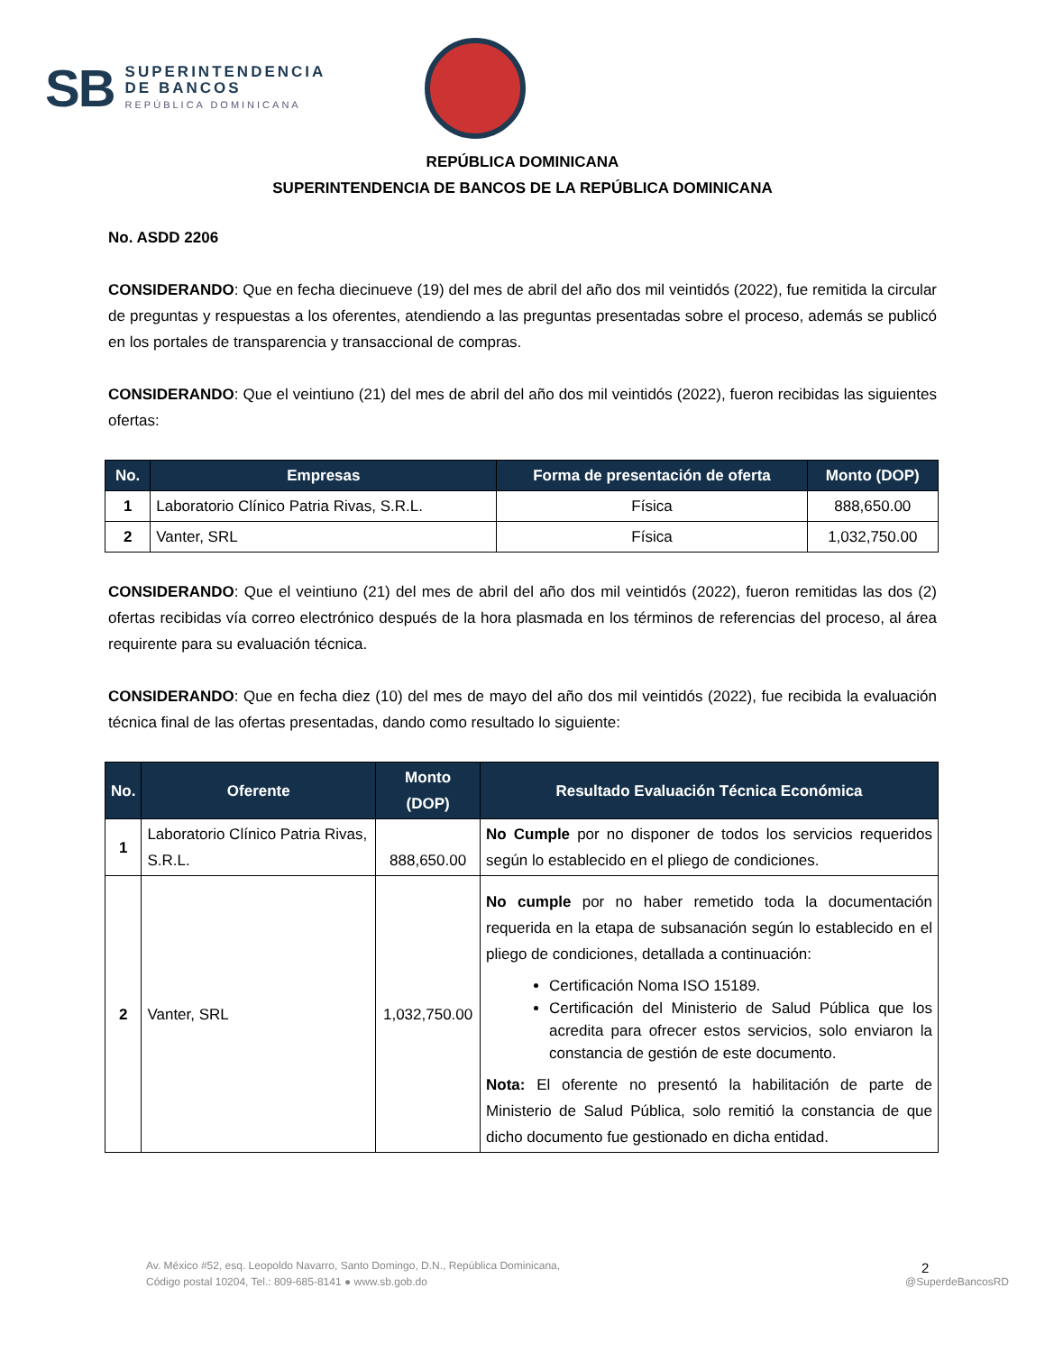SB
SUPERINTENDENCIA
DE BANCOS
REPÚBLICA DOMINICANA
REPÚBLICA DOMINICANA
SUPERINTENDENCIA DE BANCOS DE LA REPÚBLICA DOMINICANA
No. ASDD 2206
CONSIDERANDO: Que en fecha diecinueve (19) del mes de abril del año dos mil veintidós (2022), fue remitida la circular de preguntas y respuestas a los oferentes, atendiendo a las preguntas presentadas sobre el proceso, además se publicó en los portales de transparencia y transaccional de compras.
CONSIDERANDO: Que el veintiuno (21) del mes de abril del año dos mil veintidós (2022), fueron recibidas las siguientes ofertas:
| No. | Empresas | Forma de presentación de oferta | Monto (DOP) |
| --- | --- | --- | --- |
| 1 | Laboratorio Clínico Patria Rivas, S.R.L. | Física | 888,650.00 |
| 2 | Vanter, SRL | Física | 1,032,750.00 |
CONSIDERANDO: Que el veintiuno (21) del mes de abril del año dos mil veintidós (2022), fueron remitidas las dos (2) ofertas recibidas vía correo electrónico después de la hora plasmada en los términos de referencias del proceso, al área requirente para su evaluación técnica.
CONSIDERANDO: Que en fecha diez (10) del mes de mayo del año dos mil veintidós (2022), fue recibida la evaluación técnica final de las ofertas presentadas, dando como resultado lo siguiente:
| No. | Oferente | Monto (DOP) | Resultado Evaluación Técnica Económica |
| --- | --- | --- | --- |
| 1 | Laboratorio Clínico Patria Rivas, S.R.L. | 888,650.00 | No Cumple por no disponer de todos los servicios requeridos según lo establecido en el pliego de condiciones. |
| 2 | Vanter, SRL | 1,032,750.00 | No cumple por no haber remetido toda la documentación requerida en la etapa de subsanación según lo establecido en el pliego de condiciones, detallada a continuación: Certificación Noma ISO 15189. Certificación del Ministerio de Salud Pública que los acredita para ofrecer estos servicios, solo enviaron la constancia de gestión de este documento. Nota: El oferente no presentó la habilitación de parte de Ministerio de Salud Pública, solo remitió la constancia de que dicho documento fue gestionado en dicha entidad. |
2
Av. México #52, esq. Leopoldo Navarro, Santo Domingo, D.N., República Dominicana,
Código postal 10204, Tel.: 809-685-8141 ● www.sb.gob.do
@SuperdeBancosRD